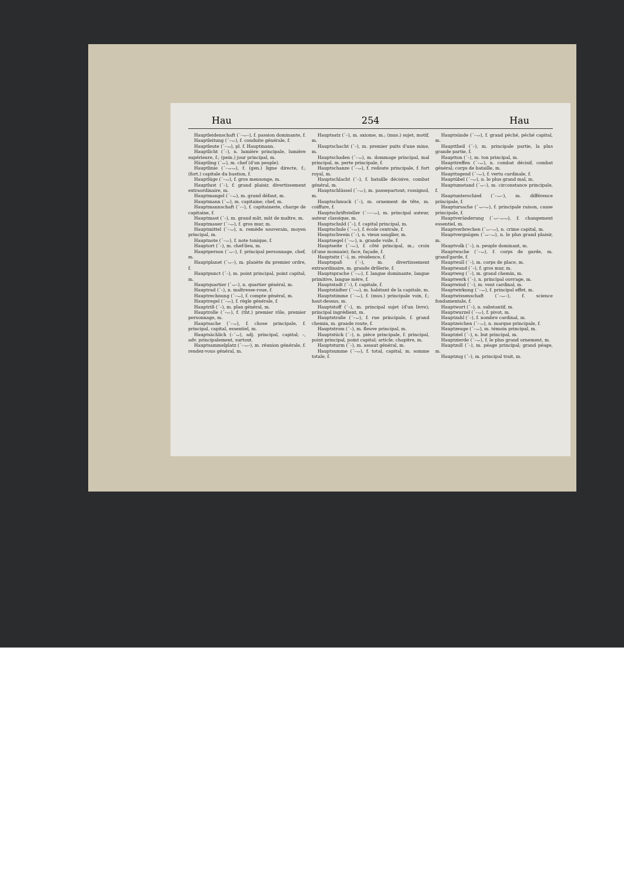Hau 254 Hau
Hauptleidenschaft (´–⌣–), f. passion dominante, f.
Hauptleitung (´–⌣), f. conduite générale, f.
Hauptleute (´–⌣), pl. f. Hauptmann.
Hauptlicht (´–), n. lumière principale, lumière supérieure, f.; (pein.) jour principal, m.
Häuptling (´⌣), m. chef (d'un peuple).
Hauptlinie (´–⌣⌣), f. (gen.) ligne directe, f.; (fort.) capitale du bastion, f.
Hauptlüge (´–⌣), f. gros mensonge, m.
Hauptlust (´–), f. grand plaisir, divertissement extraordinaire, m.
Hauptmangel (´–⌣), m. grand défaut, m.
Hauptmann (´⌣), m. capitaine; chef, m.
Hauptmannschaft (´––), f. capitainerie, charge de capitaine, f.
Hauptmast (´–), m. grand mât, mât de maître, m.
Hauptmauer (´–⌣), f. gros mur, m.
Hauptmittel (´–⌣), n. remède souverain, moyen principal, m.
Hauptnote (´–⌣), f. note tonique, f.
Hauptort (´–), m. chef-lieu, m.
Hauptperson (´⌣–), f. principal personnage, chef, m.
Hauptplanet (´⌣–), m. planète du premier ordre, f.
Hauptpunct (´–), m. point principal, point capital, m.
Hauptquartier (´⌣–), n. quartier général, m.
Hauptrad (´–), n. maîtresse-roue, f.
Hauptrechnung (´–⌣), f. compte général, m.
Hauptregel (´–⌣), f. règle générale, f.
Hauptriß (´–), m. plan général, m.
Hauptrolle (´–⌣), f. (tht.) premier rôle, premier personnage, m.
Hauptsache (´–⌣), f. chose principale, f. principal, capital, essentiel, m.
Hauptsächlich (–´⌣), adj. principal, capital; –, adv. principalement, surtout.
Hauptsammelplatz (´–⌣–), m. réunion générale, f. rendez-vous général, m.
Hauptsatz (´–), m. axiome, m.; (mus.) sujet, motif, m.
Hauptschacht (´–), m. premier puits d'une mine, m.
Hauptschaden (´–⌣), m. dommage principal, mal principal, m. perte principale, f.
Hauptschanze (´–⌣), f. redoute principale, f. fort royal, m.
Hauptschlacht (´–), f. bataille décisive, combat général, m.
Hauptschlüssel (´–⌣), m. passepartout; rossignol, m.
Hauptschmuck (´–), m. ornement de tête, m. coiffure, f.
Hauptschriftsteller (´–––⌣), m. principal auteur, auteur classique, m.
Hauptschuld (´–), f. capital principal, m.
Hauptschule (´–⌣), f. école centrale, f.
Hauptschwein (´–), n. vieux sanglier, m.
Hauptsegel (´–⌣), n. grande voile, f.
Hauptseite (´–⌣), f. côté principal, m.; croix (d'une monnaie); face, façade, f.
Hauptsitz (´–), m. résidence, f.
Hauptspaß (´–), m. divertissement extraordinaire, m. grande drôlerie, f.
Hauptsprache (´–⌣), f. langue dominante, langue primitive, langue mère, f.
Hauptstadt (´–), f. capitale, f.
Hauptstädter (´–⌣), m. habitant de la capitale, m.
Hauptstimme (´–⌣), f. (mus.) principale voix, f.; haut-dessus, m.
Hauptstoff (´–), m. principal sujet (d'un livre); principal ingrédient, m.
Hauptstraße (´–⌣), f. rue principale, f. grand chemin, m. grande route, f.
Hauptstrom (´–), m. fleuve principal, m.
Hauptstück (´–), n. pièce principale, f. principal, point principal, point capital; article; chapitre, m.
Hauptsturm (´–), m. assaut général, m.
Hauptsumme (´–⌣), f. total, capital, m. somme totale, f.
Hauptsünde (´–⌣), f. grand péché, péché capital, m.
Haupttheil (´–), m. principale partie, la plus grande partie, f.
Hauptton (´–), m. ton principal, m.
Haupttreffen (´–⌣), n. combat décisif, combat général; corps de bataille, m.
Haupttugend (´–⌣), f. vertu cardinale, f.
Hauptübel (´–⌣), n. le plus grand mal, m.
Hauptumstand (´⌣–), m. circonstance principale, f.
Hauptunterschied (´–⌣–), m. différence principale, f.
Hauptursache (´⌣–⌣), f. principale raison, cause principale, f.
Hauptveränderung (´⌣–⌣⌣), f. changement essentiel, m.
Hauptverbrechen (´⌣–⌣), n. crime capital, m.
Hauptvergnügen (´⌣–⌣), n. le plus grand plaisir, m.
Hauptvolk (´–), n. peuple dominant, m.
Hauptwache (´–⌣), f. corps de garde, m. grand'garde, f.
Hauptwall (´–), m. corps de place, m.
Hauptwand (´–), f. gros mur, m.
Hauptweg (´–), m. grand chemin, m.
Hauptwerk (´–), n. principal ouvrage, m.
Hauptwind (´–), m. vent cardinal, m.
Hauptwirkung (´–⌣), f. principal effet, m.
Hauptwissenschaft (´–⌣–), f. science fondamentale, f.
Hauptwort (´–), n. substantif, m.
Hauptwurzel (´–⌣), f. pivot, m.
Hauptzahl (´–), f. nombre cardinal, m.
Hauptzeichen (´–⌣), n. marque principale, f.
Hauptzeuge (´–⌣), m. témoin principal, m.
Hauptziel (´–), n. but principal, m.
Hauptzierde (´–⌣), f. le plus grand ornement, m.
Hauptzoll (´–), m. péage principal; grand péage, m.
Hauptzug (´–), m. principal trait, m.